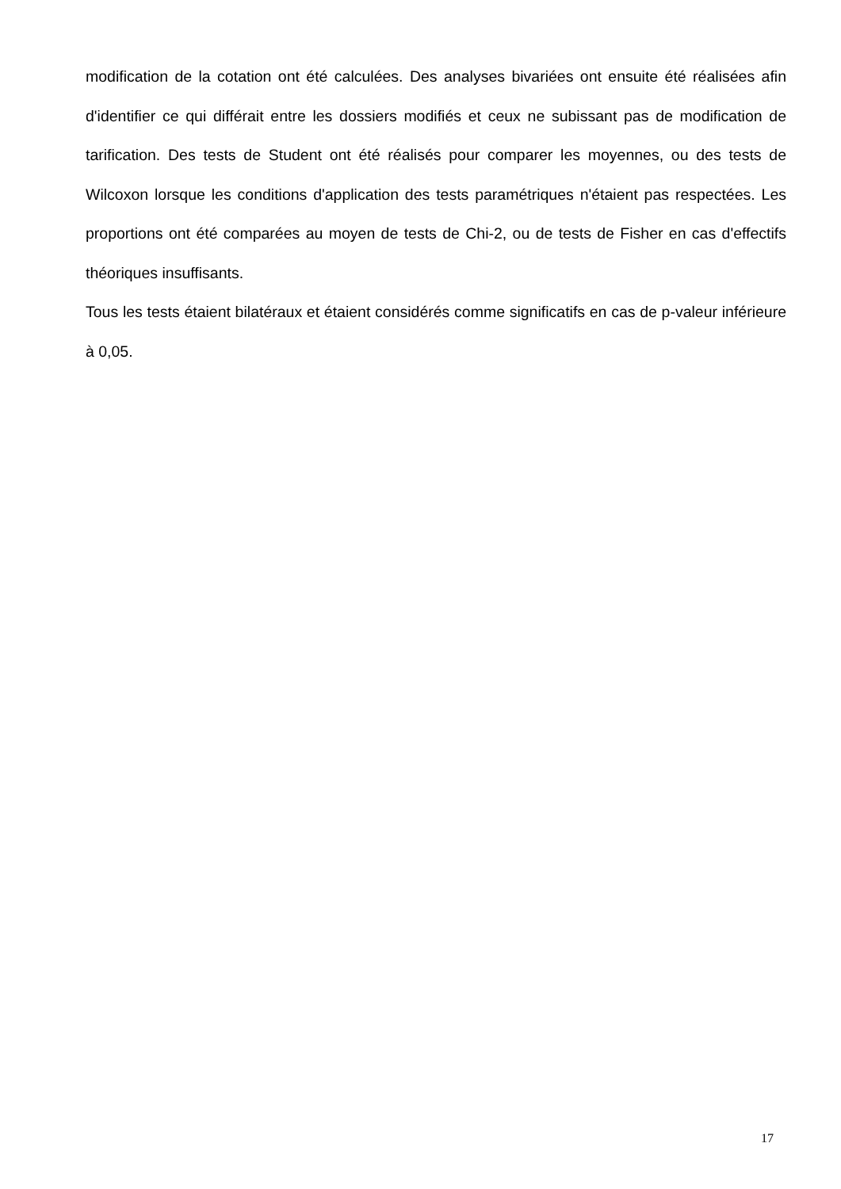modification de la cotation ont été calculées. Des analyses bivariées ont ensuite été réalisées afin d'identifier ce qui différait entre les dossiers modifiés et ceux ne subissant pas de modification de tarification. Des tests de Student ont été réalisés pour comparer les moyennes, ou des tests de Wilcoxon lorsque les conditions d'application des tests paramétriques n'étaient pas respectées. Les proportions ont été comparées au moyen de tests de Chi-2, ou de tests de Fisher en cas d'effectifs théoriques insuffisants.
Tous les tests étaient bilatéraux et étaient considérés comme significatifs en cas de p-valeur inférieure à 0,05.
17